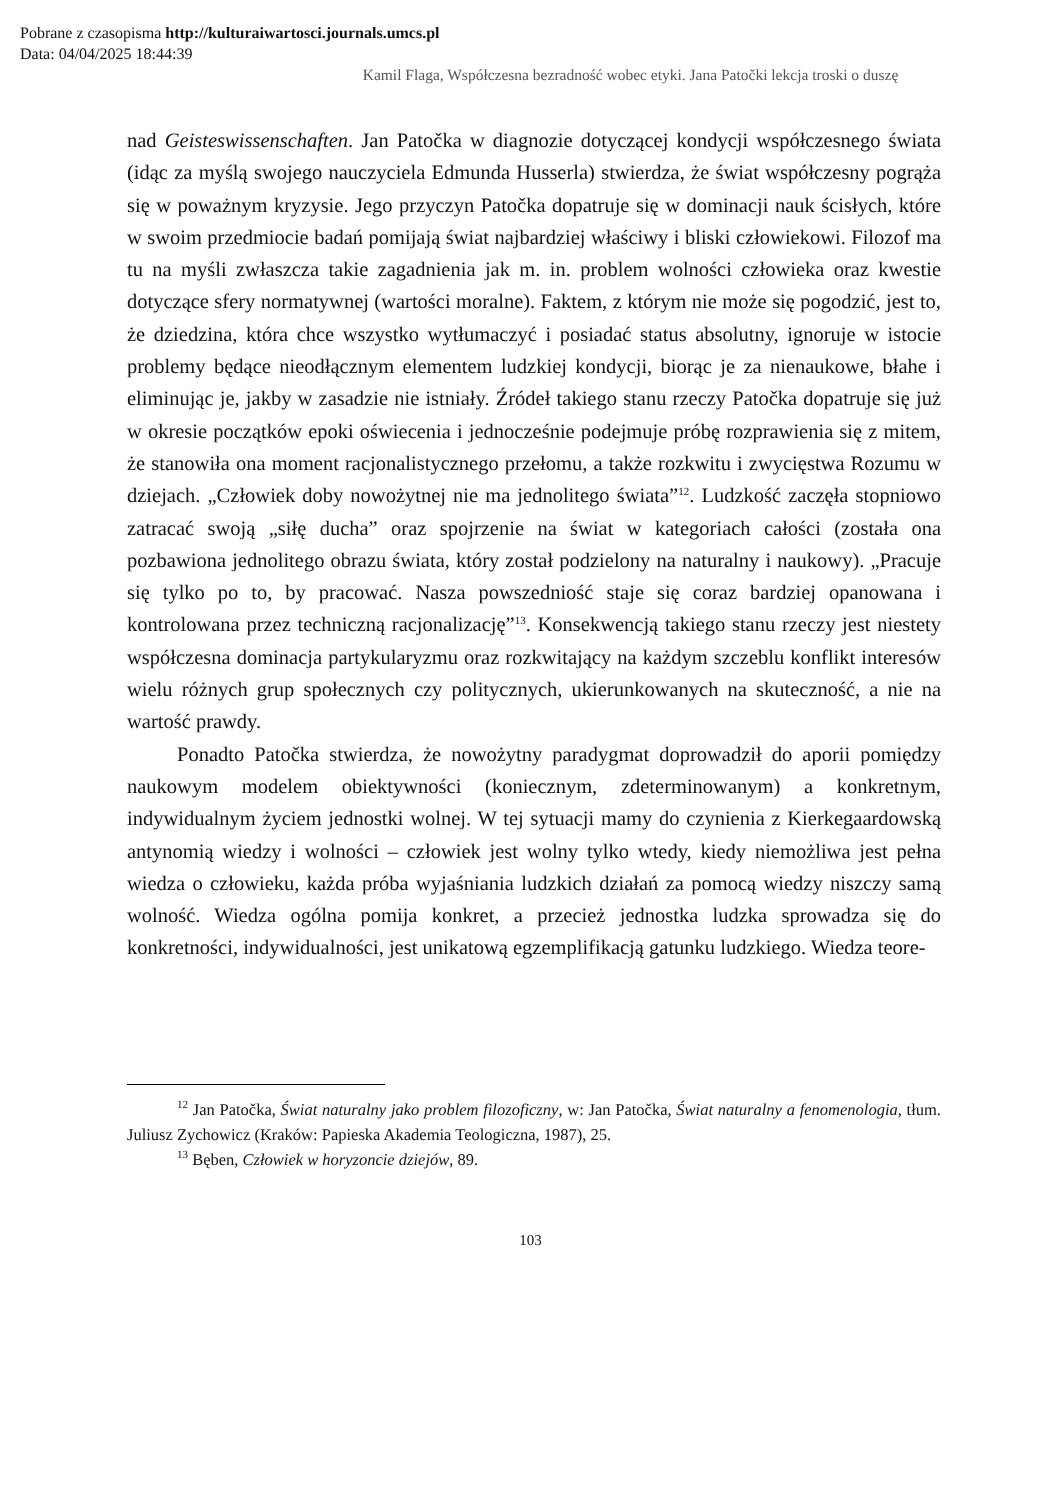Pobrane z czasopisma http://kulturaiwartosci.journals.umcs.pl
Data: 04/04/2025 18:44:39
Kamil Flaga, Współczesna bezradność wobec etyki. Jana Patočki lekcja troski o duszę
nad Geisteswissenschaften. Jan Patočka w diagnozie dotyczącej kondycji współczesnego świata (idąc za myślą swojego nauczyciela Edmunda Husserla) stwierdza, że świat współczesny pogrąża się w poważnym kryzysie. Jego przyczyn Patočka dopatruje się w dominacji nauk ścisłych, które w swoim przedmiocie badań pomijają świat najbardziej właściwy i bliski człowiekowi. Filozof ma tu na myśli zwłaszcza takie zagadnienia jak m. in. problem wolności człowieka oraz kwestie dotyczące sfery normatywnej (wartości moralne). Faktem, z którym nie może się pogodzić, jest to, że dziedzina, która chce wszystko wytłumaczyć i posiadać status absolutny, ignoruje w istocie problemy będące nieodłącznym elementem ludzkiej kondycji, biorąc je za nienaukowe, błahe i eliminując je, jakby w zasadzie nie istniały. Źródeł takiego stanu rzeczy Patočka dopatruje się już w okresie początków epoki oświecenia i jednocześnie podejmuje próbę rozprawienia się z mitem, że stanowiła ona moment racjonalistycznego przełomu, a także rozkwitu i zwycięstwa Rozumu w dziejach. „Człowiek doby nowożytnej nie ma jednolitego świata”<sup>12</sup>. Ludzkość zaczęła stopniowo zatracać swoją „siłę ducha” oraz spojrzenie na świat w kategoriach całości (została ona pozbawiona jednolitego obrazu świata, który został podzielony na naturalny i naukowy). „Pracuje się tylko po to, by pracować. Nasza powszedniość staje się coraz bardziej opanowana i kontrolowana przez techniczną racjonalizację”<sup>13</sup>. Konsekwencją takiego stanu rzeczy jest niestety współczesna dominacja partykularyzmu oraz rozkwitający na każdym szczeblu konflikt interesów wielu różnych grup społecznych czy politycznych, ukierunkowanych na skuteczność, a nie na wartość prawdy.
Ponadto Patočka stwierdza, że nowożytny paradygmat doprowadził do aporii pomiędzy naukowym modelem obiektywności (koniecznym, zdeterminowanym) a konkretnym, indywidualnym życiem jednostki wolnej. W tej sytuacji mamy do czynienia z Kierkegaardowską antynomią wiedzy i wolności – człowiek jest wolny tylko wtedy, kiedy niemożliwa jest pełna wiedza o człowieku, każda próba wyjaśniania ludzkich działań za pomocą wiedzy niszczy samą wolność. Wiedza ogólna pomija konkret, a przecież jednostka ludzka sprowadza się do konkretności, indywidualności, jest unikatową egzemplifikacją gatunku ludzkiego. Wiedza teore-
<sup>12</sup> Jan Patočka, Świat naturalny jako problem filozoficzny, w: Jan Patočka, Świat naturalny a fenomenologia, tłum. Juliusz Zychowicz (Kraków: Papieska Akademia Teologiczna, 1987), 25.
<sup>13</sup> Bęben, Człowiek w horyzoncie dziejów, 89.
103